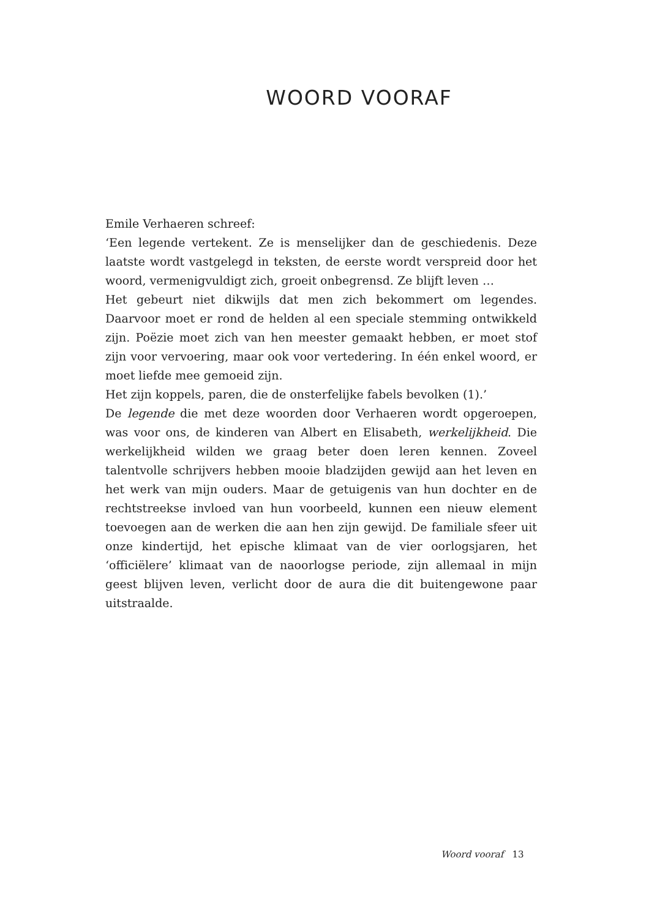WOORD VOORAF
Emile Verhaeren schreef:
‘Een legende vertekent. Ze is menselijker dan de geschiedenis. Deze laatste wordt vastgelegd in teksten, de eerste wordt verspreid door het woord, vermenigvuldigt zich, groeit onbegrensd. Ze blijft leven …
Het gebeurt niet dikwijls dat men zich bekommert om legendes. Daarvoor moet er rond de helden al een speciale stemming ontwikkeld zijn. Poëzie moet zich van hen meester gemaakt hebben, er moet stof zijn voor vervoering, maar ook voor vertedering. In één enkel woord, er moet liefde mee gemoeid zijn.
Het zijn koppels, paren, die de onsterfelijke fabels bevolken (1).’
De legende die met deze woorden door Verhaeren wordt opgeroepen, was voor ons, de kinderen van Albert en Elisabeth, werkelijkheid. Die werkelijkheid wilden we graag beter doen leren kennen. Zoveel talentvolle schrijvers hebben mooie bladzijden gewijd aan het leven en het werk van mijn ouders. Maar de getuigenis van hun dochter en de rechtstreekse invloed van hun voorbeeld, kunnen een nieuw element toevoegen aan de werken die aan hen zijn gewijd. De familiale sfeer uit onze kindertijd, het epische klimaat van de vier oorlogsjaren, het ‘officiëlere’ klimaat van de naoorlogse periode, zijn allemaal in mijn geest blijven leven, verlicht door de aura die dit buitengewone paar uitstraalde.
Woord vooraf 13